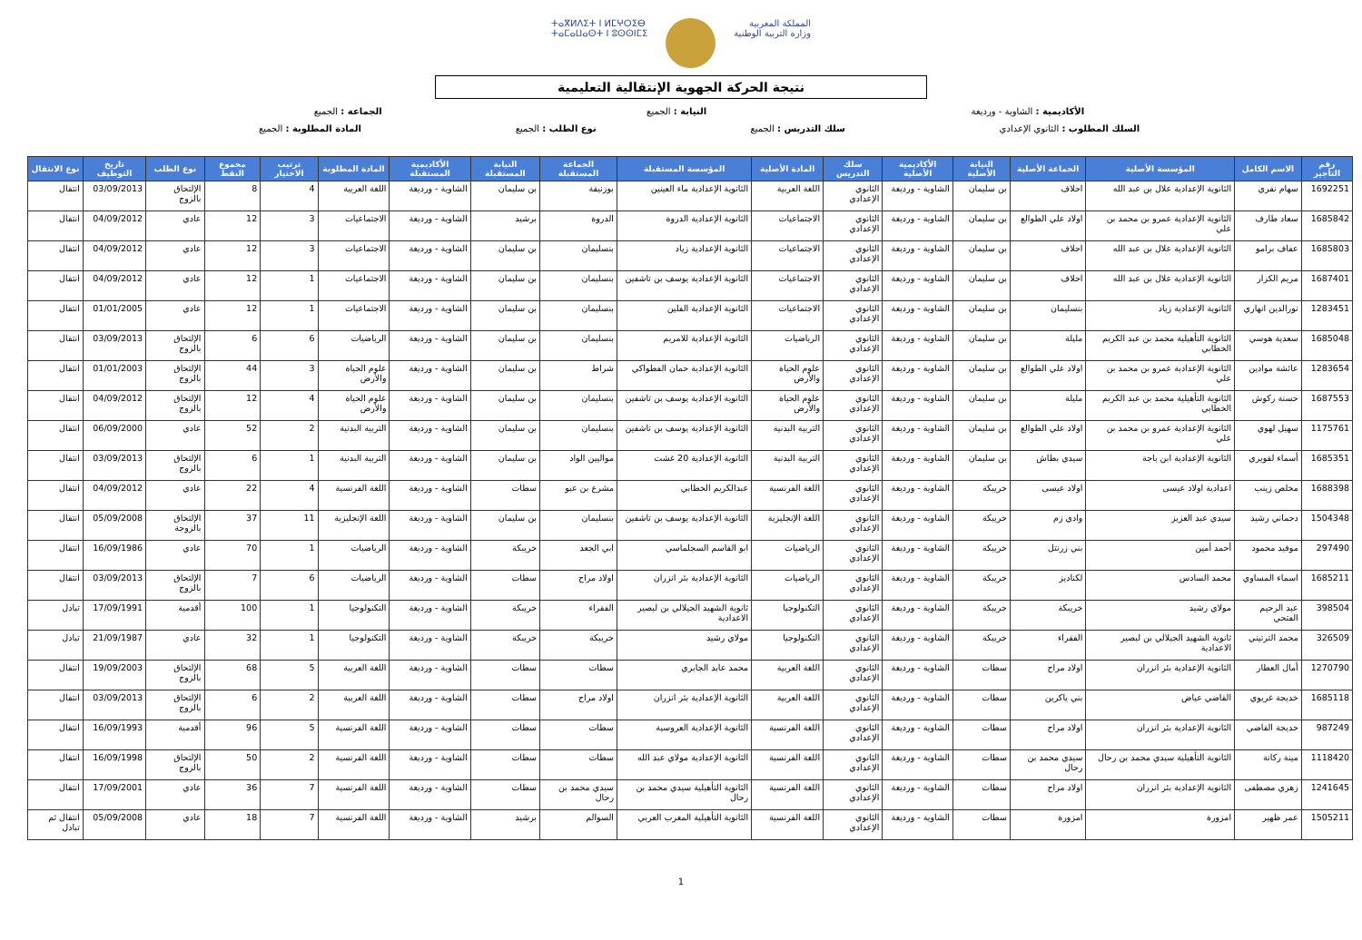المملكة المغربية
وزارة التربية الوطنية
ⵜⴰⴳⵍⴷⵉⵜ ⵏ ⵍⵎⵖⵔⵉⴱ
ⵜⴰⵎⴰⵡⴰⵙⵜ ⵏ ⵓⵙⵙⵏⵎⵉ
نتيجة الحركة الجهوية الإنتقالية التعليمية
الأكاديمية : الشاوية - ورديغة النيابة : الجميع الجماعة : الجميع
السلك المطلوب : الثانوي الإعدادي سلك التدريس : الجميع نوع الطلب : الجميع المادة المطلوبة : الجميع
| رقم التأجير | الاسم الكامل | المؤسسة الأصلية | الجماعة الأصلية | النيابة الأصلية | الأكاديمية الأصلية | سلك التدريس | المادة الأصلية | المؤسسة المستقبلة | الجماعة المستقبلة | النيابة المستقبلة | الأكاديمية المستقبلة | المادة المطلوبة | ترتيب الاختيار | مجموع النقط | نوع الطلب | تاريخ التوظيف | نوع الانتقال |
| --- | --- | --- | --- | --- | --- | --- | --- | --- | --- | --- | --- | --- | --- | --- | --- | --- | --- |
| 1692251 | سهام نقري | الثانوية الإعدادية علال بن عبد الله | احلاف | بن سليمان | الشاوية - ورديغة | الثانوي الإعدادي | اللغة العربية | الثانوية الإعدادية ماء العينين | بوزنيقة | بن سليمان | الشاوية - ورديغة | اللغة العربية | 4 | 8 | الإلتحاق بالزوج | 03/09/2013 | انتقال |
| 1685842 | سعاد طارف | الثانوية الإعدادية عمرو بن محمد بن علي | اولاد علي الطوالع | بن سليمان | الشاوية - ورديغة | الثانوي الإعدادي | الاجتماعيات | الثانوية الإعدادية الدروة | الدروة | برشيد | الشاوية - ورديغة | الاجتماعيات | 3 | 12 | عادي | 04/09/2012 | انتقال |
| 1685803 | عفاف برامو | الثانوية الإعدادية علال بن عبد الله | احلاف | بن سليمان | الشاوية - ورديغة | الثانوي الإعدادي | الاجتماعيات | الثانوية الإعدادية زياد | بنسليمان | بن سليمان | الشاوية - ورديغة | الاجتماعيات | 3 | 12 | عادي | 04/09/2012 | انتقال |
| 1687401 | مريم الكزار | الثانوية الإعدادية علال بن عبد الله | احلاف | بن سليمان | الشاوية - ورديغة | الثانوي الإعدادي | الاجتماعيات | الثانوية الإعدادية يوسف بن تاشفين | بنسليمان | بن سليمان | الشاوية - ورديغة | الاجتماعيات | 1 | 12 | عادي | 04/09/2012 | انتقال |
| 1283451 | نورالدين انهاري | الثانوية الإعدادية زياد | بنسليمان | بن سليمان | الشاوية - ورديغة | الثانوي الإعدادي | الاجتماعيات | الثانوية الإعدادية الفلين | بنسليمان | بن سليمان | الشاوية - ورديغة | الاجتماعيات | 1 | 12 | عادي | 01/01/2005 | انتقال |
| 1685048 | سعدية هوسي | الثانوية التأهيلية محمد بن عبد الكريم الخطابي | مليلة | بن سليمان | الشاوية - ورديغة | الثانوي الإعدادي | الرياضيات | الثانوية الإعدادية للامريم | بنسليمان | بن سليمان | الشاوية - ورديغة | الرياضيات | 6 | 6 | الإلتحاق بالزوج | 03/09/2013 | انتقال |
| 1283654 | عائشة موادين | الثانوية الإعدادية عمرو بن محمد بن علي | اولاد علي الطوالع | بن سليمان | الشاوية - ورديغة | الثانوي الإعدادي | علوم الحياة والأرض | الثانوية الإعدادية حمان الفطواكي | شراط | بن سليمان | الشاوية - ورديغة | علوم الحياة والأرض | 3 | 44 | الإلتحاق بالزوج | 01/01/2003 | انتقال |
| 1687553 | حسنة ركوش | الثانوية التأهيلية محمد بن عبد الكريم الخطابي | مليلة | بن سليمان | الشاوية - ورديغة | الثانوي الإعدادي | علوم الحياة والأرض | الثانوية الإعدادية يوسف بن تاشفين | بنسليمان | بن سليمان | الشاوية - ورديغة | علوم الحياة والأرض | 4 | 12 | الإلتحاق بالزوج | 04/09/2012 | انتقال |
| 1175761 | سهيل لهوي | الثانوية الإعدادية عمرو بن محمد بن علي | اولاد علي الطوالع | بن سليمان | الشاوية - ورديغة | الثانوي الإعدادي | التربية البدنية | الثانوية الإعدادية يوسف بن تاشفين | بنسليمان | بن سليمان | الشاوية - ورديغة | التربية البدنية | 2 | 52 | عادي | 06/09/2000 | انتقال |
| 1685351 | أسماء لقويري | الثانوية الإعدادية ابن باجة | سيدي بطاش | بن سليمان | الشاوية - ورديغة | الثانوي الإعدادي | التربية البدنية | الثانوية الإعدادية 20 غشت | مواليين الواد | بن سليمان | الشاوية - ورديغة | التربية البدنية | 1 | 6 | الإلتحاق بالزوج | 03/09/2013 | انتقال |
| 1688398 | مخلص زينب | اعدادية اولاد عيسى | اولاد عيسى | خريبكة | الشاوية - ورديغة | الثانوي الإعدادي | اللغة الفرنسية | عبدالكريم الخطابي | مشرع بن عبو | سطات | الشاوية - ورديغة | اللغة الفرنسية | 4 | 22 | عادي | 04/09/2012 | انتقال |
| 1504348 | دحماني رشيد | سيدي عبد العزيز | وادي زم | خريبكة | الشاوية - ورديغة | الثانوي الإعدادي | اللغة الإنجليزية | الثانوية الإعدادية يوسف بن تاشفين | بنسليمان | بن سليمان | الشاوية - ورديغة | اللغة الإنجليزية | 11 | 37 | الإلتحاق بالزوجة | 05/09/2008 | انتقال |
| 297490 | موفيد محمود | أحمد أمين | بني زرنتل | خريبكة | الشاوية - ورديغة | الثانوي الإعدادي | الرياضيات | ابو القاسم السجلماسي | ابي الجعد | خريبكة | الشاوية - ورديغة | الرياضيات | 1 | 70 | عادي | 16/09/1986 | انتقال |
| 1685211 | اسماء المساوي | محمد السادس | لكناديز | خريبكة | الشاوية - ورديغة | الثانوي الإعدادي | الرياضيات | الثانوية الإعدادية بئر انزران | اولاد مراح | سطات | الشاوية - ورديغة | الرياضيات | 6 | 7 | الإلتحاق بالزوج | 03/09/2013 | انتقال |
| 398504 | عبد الرحيم الفتحي | مولاي رشيد | خريبكة | خريبكة | الشاوية - ورديغة | الثانوي الإعدادي | التكنولوجيا | ثانوية الشهيد الجيلالي بن لبصير الاعدادية | الفقراء | خريبكة | الشاوية - ورديغة | التكنولوجيا | 1 | 100 | أقدمية | 17/09/1991 | تبادل |
| 326509 | محمد الترتيني | ثانوية الشهيد الجيلالي بن لبصير الاعدادية | الفقراء | خريبكة | الشاوية - ورديغة | الثانوي الإعدادي | التكنولوجيا | مولاي رشيد | خريبكة | خريبكة | الشاوية - ورديغة | التكنولوجيا | 1 | 32 | عادي | 21/09/1987 | تبادل |
| 1270790 | أمال العطار | الثانوية الإعدادية بئر انزران | اولاد مراح | سطات | الشاوية - ورديغة | الثانوي الإعدادي | اللغة العربية | محمد عابد الجابري | سطات | سطات | الشاوية - ورديغة | اللغة العربية | 5 | 68 | الإلتحاق بالزوج | 19/09/2003 | انتقال |
| 1685118 | خديجة غريوي | القاضي عياض | بني ياكرين | سطات | الشاوية - ورديغة | الثانوي الإعدادي | اللغة العربية | الثانوية الإعدادية بئر انزران | اولاد مراح | سطات | الشاوية - ورديغة | اللغة العربية | 2 | 6 | الإلتحاق بالزوج | 03/09/2013 | انتقال |
| 987249 | خديجة القاضي | الثانوية الإعدادية بئر انزران | اولاد مراح | سطات | الشاوية - ورديغة | الثانوي الإعدادي | اللغة الفرنسية | الثانوية الإعدادية العروسية | سطات | سطات | الشاوية - ورديغة | اللغة الفرنسية | 5 | 96 | أقدمية | 16/09/1993 | انتقال |
| 1118420 | مينة ركانة | الثانوية التأهيلية سيدي محمد بن رحال | سيدي محمد بن رحال | سطات | الشاوية - ورديغة | الثانوي الإعدادي | اللغة الفرنسية | الثانوية الإعدادية مولاي عبد الله | سطات | سطات | الشاوية - ورديغة | اللغة الفرنسية | 2 | 50 | الإلتحاق بالزوج | 16/09/1998 | انتقال |
| 1241645 | زهري مصطفى | الثانوية الإعدادية بئر انزران | اولاد مراح | سطات | الشاوية - ورديغة | الثانوي الإعدادي | اللغة الفرنسية | الثانوية التأهيلية سيدي محمد بن رحال | سيدي محمد بن رحال | سطات | الشاوية - ورديغة | اللغة الفرنسية | 7 | 36 | عادي | 17/09/2001 | انتقال |
| 1505211 | عمر ظهير | امزورة | امزورة | سطات | الشاوية - ورديغة | الثانوي الإعدادي | اللغة الفرنسية | الثانوية التأهيلية المغرب العربي | السوالم | برشيد | الشاوية - ورديغة | اللغة الفرنسية | 7 | 18 | عادي | 05/09/2008 | انتقال ثم تبادل |
1